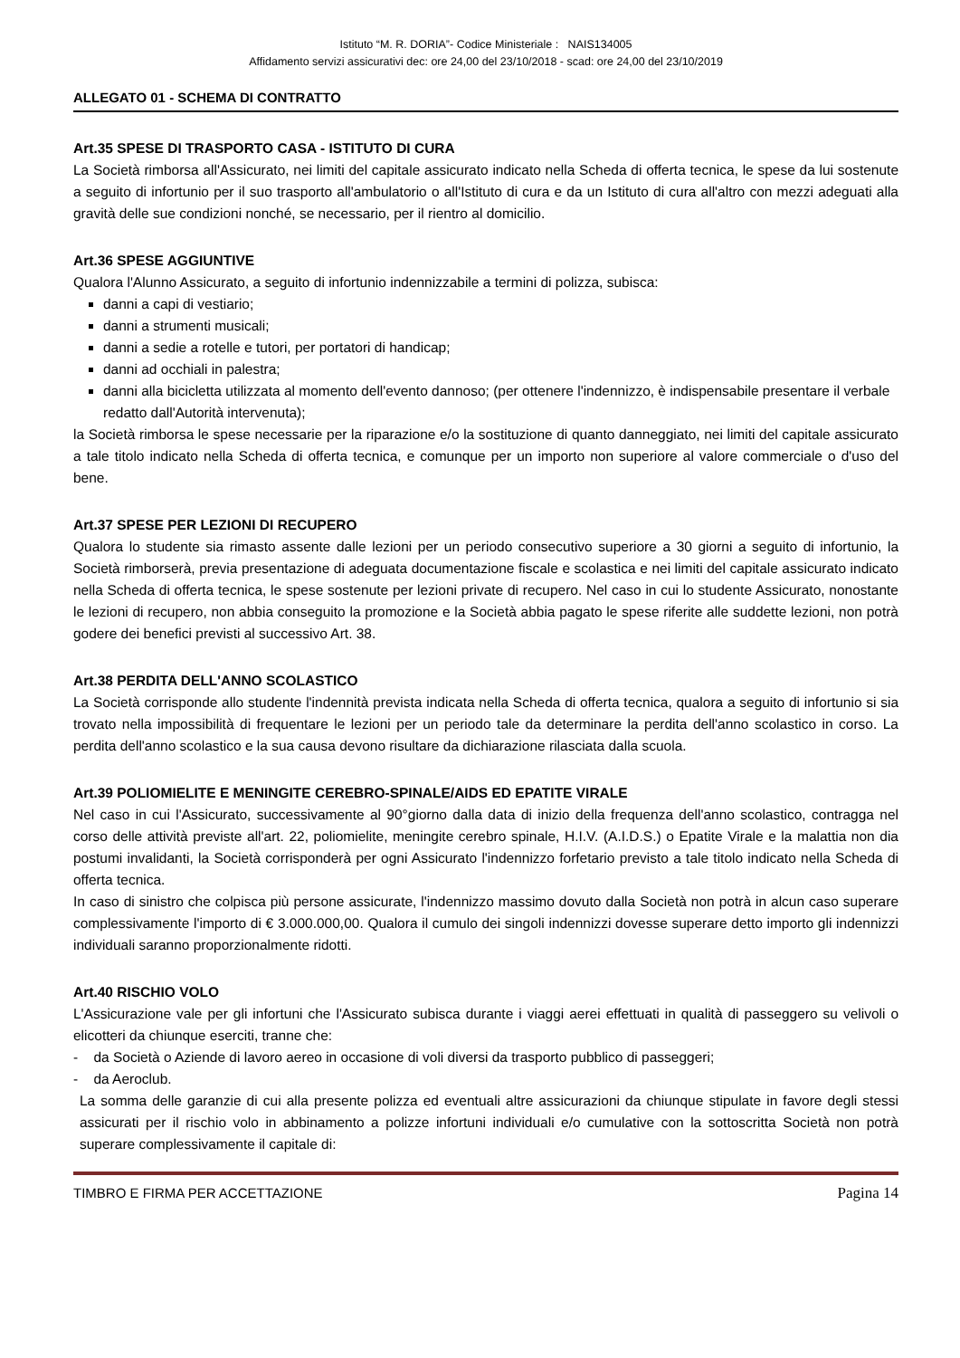Istituto “M. R. DORIA”- Codice Ministeriale : NAIS134005
Affidamento servizi assicurativi dec: ore 24,00 del 23/10/2018 - scad: ore 24,00 del 23/10/2019
ALLEGATO 01 - SCHEMA DI CONTRATTO
Art.35 SPESE DI TRASPORTO CASA - ISTITUTO DI CURA
La Società rimborsa all'Assicurato, nei limiti del capitale assicurato indicato nella Scheda di offerta tecnica, le spese da lui sostenute a seguito di infortunio per il suo trasporto all'ambulatorio o all'Istituto di cura e da un Istituto di cura all'altro con mezzi adeguati alla gravità delle sue condizioni nonché, se necessario, per il rientro al domicilio.
Art.36 SPESE AGGIUNTIVE
Qualora l'Alunno Assicurato, a seguito di infortunio indennizzabile a termini di polizza, subisca:
danni a capi di vestiario;
danni a strumenti musicali;
danni a sedie a rotelle e tutori, per portatori di handicap;
danni ad occhiali in palestra;
danni alla bicicletta utilizzata al momento dell'evento dannoso; (per ottenere l'indennizzo, è indispensabile presentare il verbale redatto dall'Autorità intervenuta);
la Società rimborsa le spese necessarie per la riparazione e/o la sostituzione di quanto danneggiato, nei limiti del capitale assicurato a tale titolo indicato nella Scheda di offerta tecnica, e comunque per un importo non superiore al valore commerciale o d'uso del bene.
Art.37 SPESE PER LEZIONI DI RECUPERO
Qualora lo studente sia rimasto assente dalle lezioni per un periodo consecutivo superiore a 30 giorni a seguito di infortunio, la Società rimborserà, previa presentazione di adeguata documentazione fiscale e scolastica e nei limiti del capitale assicurato indicato nella Scheda di offerta tecnica, le spese sostenute per lezioni private di recupero. Nel caso in cui lo studente Assicurato, nonostante le lezioni di recupero, non abbia conseguito la promozione e la Società abbia pagato le spese riferite alle suddette lezioni, non potrà godere dei benefici previsti al successivo Art. 38.
Art.38 PERDITA DELL'ANNO SCOLASTICO
La Società corrisponde allo studente l'indennità prevista indicata nella Scheda di offerta tecnica, qualora a seguito di infortunio si sia trovato nella impossibilità di frequentare le lezioni per un periodo tale da determinare la perdita dell'anno scolastico in corso. La perdita dell'anno scolastico e la sua causa devono risultare da dichiarazione rilasciata dalla scuola.
Art.39 POLIOMIELITE E MENINGITE CEREBRO-SPINALE/AIDS ED EPATITE VIRALE
Nel caso in cui l'Assicurato, successivamente al 90°giorno dalla data di inizio della frequenza dell'anno scolastico, contragga nel corso delle attività previste all'art. 22, poliomielite, meningite cerebro spinale, H.I.V. (A.I.D.S.) o Epatite Virale e la malattia non dia postumi invalidanti, la Società corrisponderà per ogni Assicurato l'indennizzo forfetario previsto a tale titolo indicato nella Scheda di offerta tecnica.
In caso di sinistro che colpisca più persone assicurate, l'indennizzo massimo dovuto dalla Società non potrà in alcun caso superare complessivamente l'importo di € 3.000.000,00. Qualora il cumulo dei singoli indennizzi dovesse superare detto importo gli indennizzi individuali saranno proporzionalmente ridotti.
Art.40 RISCHIO VOLO
L'Assicurazione vale per gli infortuni che l'Assicurato subisca durante i viaggi aerei effettuati in qualità di passeggero su velivoli o elicotteri da chiunque eserciti, tranne che:
- da Società o Aziende di lavoro aereo in occasione di voli diversi da trasporto pubblico di passeggeri;
- da Aeroclub.
La somma delle garanzie di cui alla presente polizza ed eventuali altre assicurazioni da chiunque stipulate in favore degli stessi assicurati per il rischio volo in abbinamento a polizze infortuni individuali e/o cumulative con la sottoscritta Società non potrà superare complessivamente il capitale di:
TIMBRO E FIRMA PER ACCETTAZIONE Pagina 14